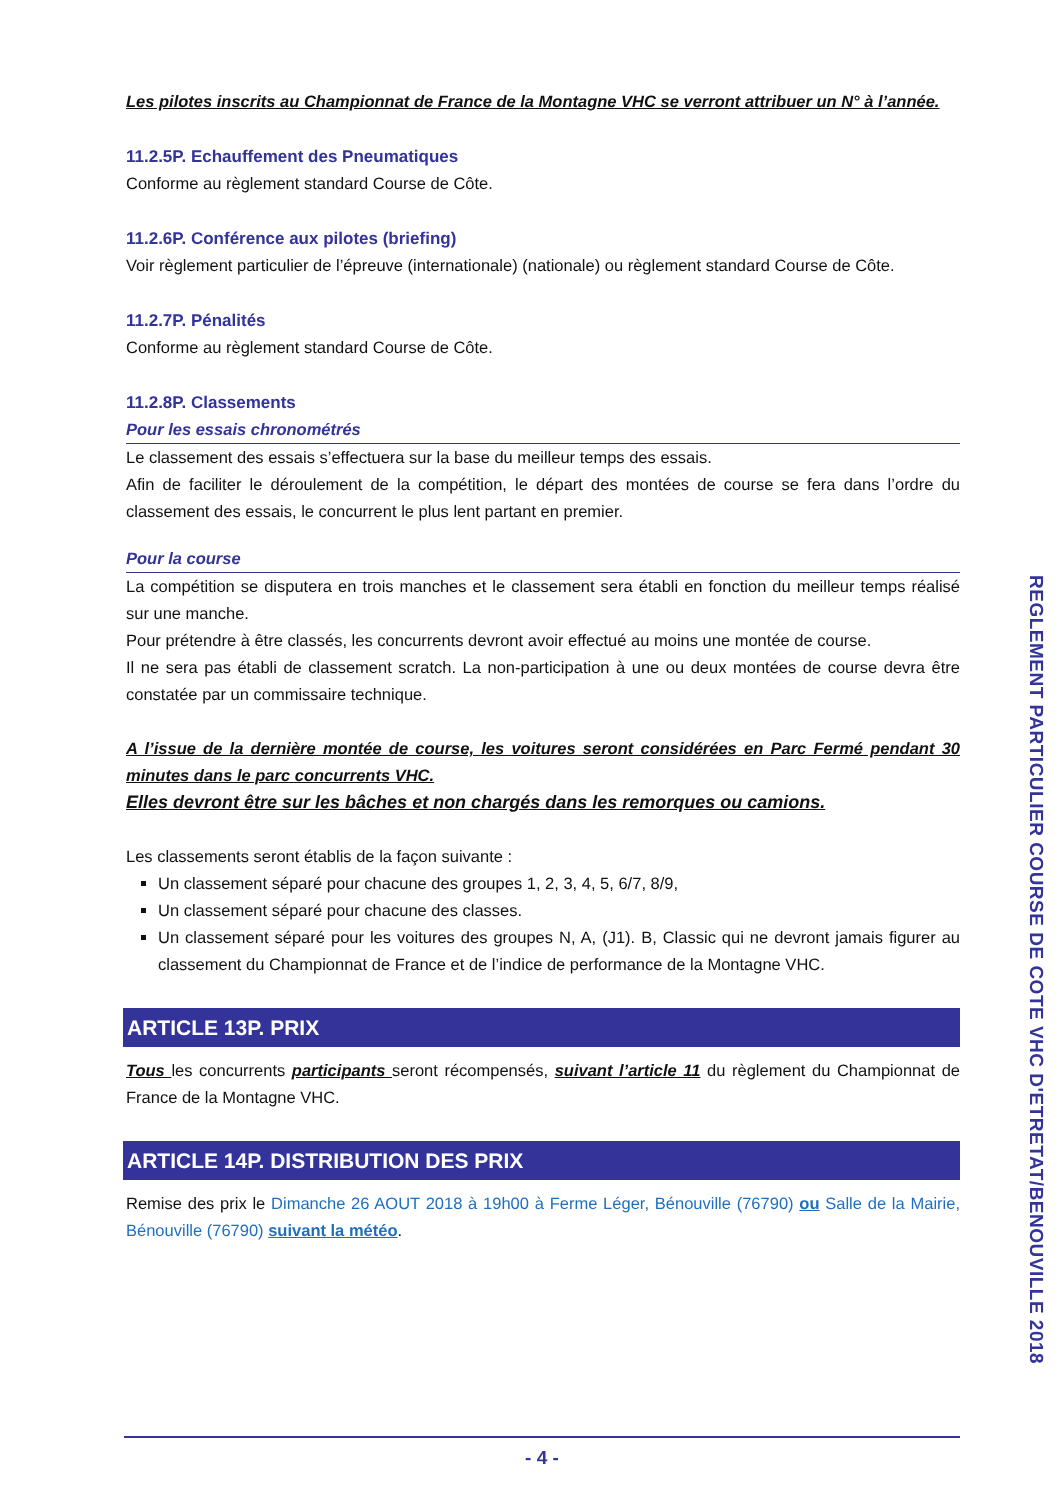Les pilotes inscrits au Championnat de France de la Montagne VHC se verront attribuer un N° à l’année.
11.2.5P. Echauffement des Pneumatiques
Conforme au règlement standard Course de Côte.
11.2.6P. Conférence aux pilotes (briefing)
Voir règlement particulier de l’épreuve (internationale) (nationale) ou règlement standard Course de Côte.
11.2.7P. Pénalités
Conforme au règlement standard Course de Côte.
11.2.8P. Classements
Pour les essais chronométrés
Le classement des essais s’effectuera sur la base du meilleur temps des essais.
Afin de faciliter le déroulement de la compétition, le départ des montées de course se fera dans l’ordre du classement des essais, le concurrent le plus lent partant en premier.
Pour la course
La compétition se disputera en trois manches et le classement sera établi en fonction du meilleur temps réalisé sur une manche.
Pour prétendre à être classés, les concurrents devront avoir effectué au moins une montée de course.
Il ne sera pas établi de classement scratch. La non-participation à une ou deux montées de course devra être constatée par un commissaire technique.
A l’issue de la dernière montée de course, les voitures seront considérées en Parc Fermé pendant 30 minutes dans le parc concurrents VHC.
Elles devront être sur les bâches et non chargés dans les remorques ou camions.
Les classements seront établis de la façon suivante :
Un classement séparé pour chacune des groupes 1, 2, 3, 4, 5, 6/7, 8/9,
Un classement séparé pour chacune des classes.
Un classement séparé pour les voitures des groupes N, A, (J1). B, Classic qui ne devront jamais figurer au classement du Championnat de France et de l’indice de performance de la Montagne VHC.
ARTICLE 13P. PRIX
Tous les concurrents participants seront récompensés, suivant l’article 11 du règlement du Championnat de France de la Montagne VHC.
ARTICLE 14P. DISTRIBUTION DES PRIX
Remise des prix le Dimanche 26 AOUT 2018 à 19h00 à Ferme Léger, Bénouville (76790) ou Salle de la Mairie, Bénouville (76790) suivant la météo.
REGLEMENT PARTICULIER COURSE DE COTE VHC D'ETRETAT/BENOUVILLE 2018
- 4 -